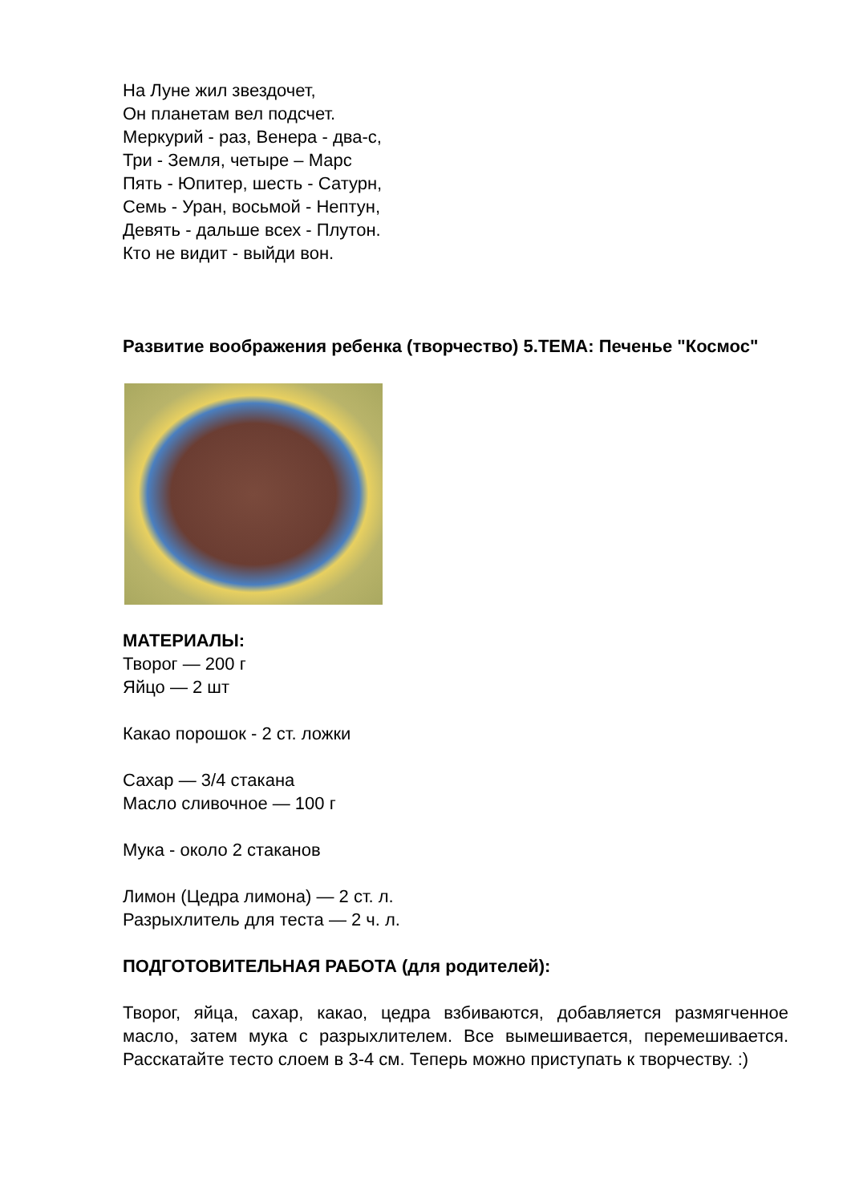На Луне жил звездочет,
Он планетам вел подсчет.
Меркурий - раз, Венера - два-с,
Три - Земля, четыре – Марс
Пять - Юпитер, шесть - Сатурн,
Семь - Уран, восьмой - Нептун,
Девять - дальше всех - Плутон.
Кто не видит - выйди вон.
Развитие воображения ребенка (творчество) 5.ТЕМА: Печенье "Космос"
МАТЕРИАЛЫ:
Творог — 200 г
Яйцо — 2 шт
Какао порошок - 2 ст. ложки
Сахар — 3/4 стакана
Масло сливочное — 100 г
Мука - около 2 стаканов
Лимон (Цедра лимона) — 2 ст. л.
Разрыхлитель для теста — 2 ч. л.
ПОДГОТОВИТЕЛЬНАЯ РАБОТА (для родителей):
Творог, яйца, сахар, какао, цедра взбиваются, добавляется размягченное масло, затем мука с разрыхлителем. Все вымешивается, перемешивается. Расскатайте тесто слоем в 3-4 см. Теперь можно приступать к творчеству. :)